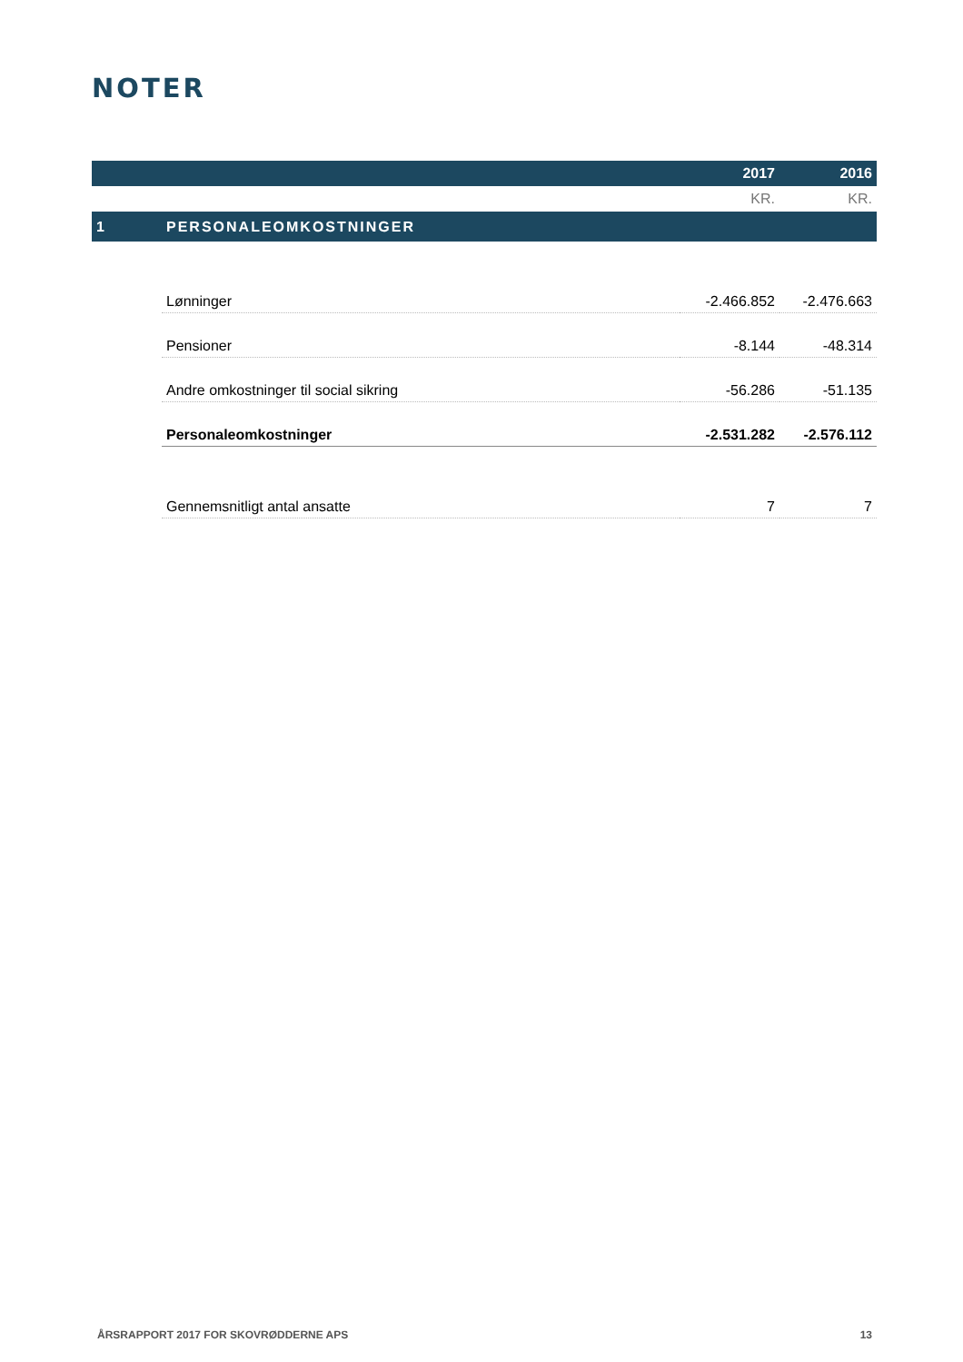NOTER
| | | 2017 | 2016 |
| --- | --- | --- | --- |
| | | KR. | KR. |
| 1 | PERSONALEOMKOSTNINGER | | |
| | Lønninger | -2.466.852 | -2.476.663 |
| | Pensioner | -8.144 | -48.314 |
| | Andre omkostninger til social sikring | -56.286 | -51.135 |
| | Personaleomkostninger | -2.531.282 | -2.576.112 |
| | Gennemsnitligt antal ansatte | 7 | 7 |
ÅRSRAPPORT 2017 FOR SKOVRØDDERNE APS 13